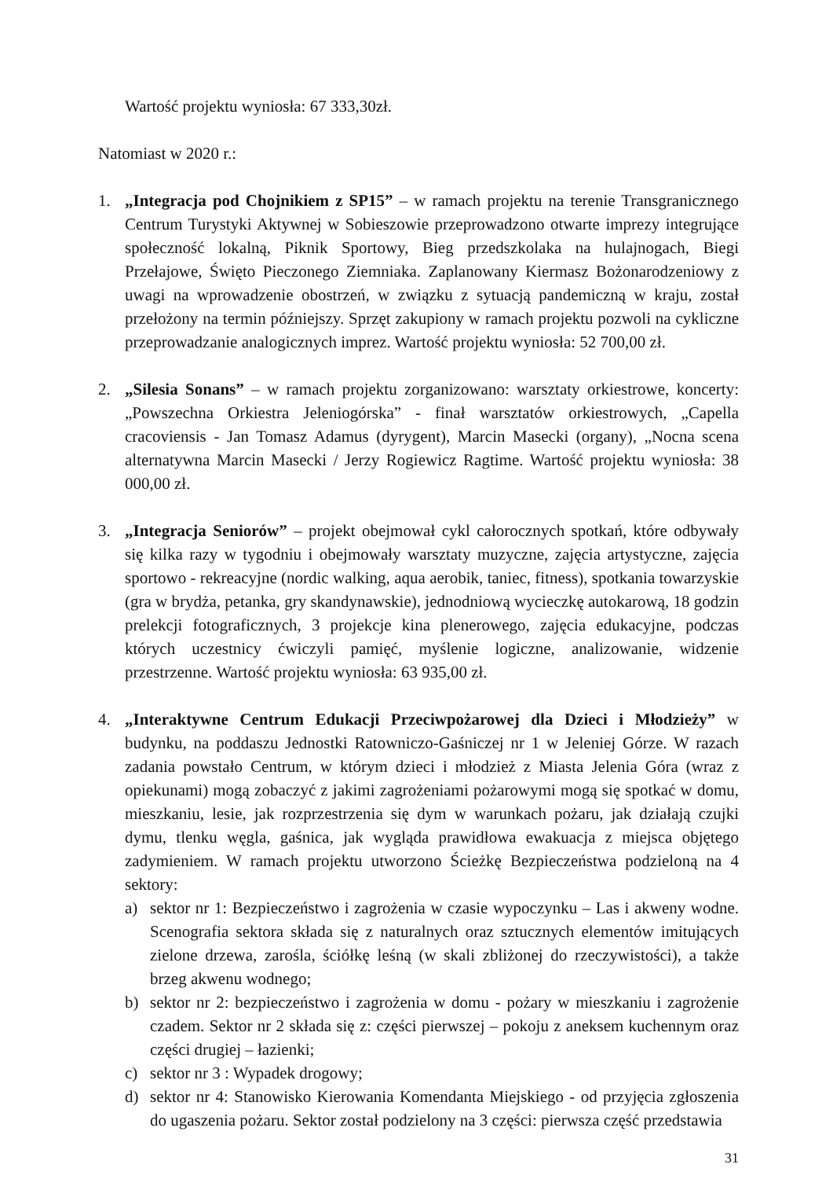Wartość projektu wyniosła: 67 333,30zł.
Natomiast w 2020 r.:
1. „Integracja pod Chojnikiem z SP15” – w ramach projektu na terenie Transgranicznego Centrum Turystyki Aktywnej w Sobieszowie przeprowadzono otwarte imprezy integrujące społeczność lokalną, Piknik Sportowy, Bieg przedszkolaka na hulajnogach, Biegi Przełajowe, Święto Pieczonego Ziemniaka. Zaplanowany Kiermasz Bożonarodzeniowy z uwagi na wprowadzenie obostrzeń, w związku z sytuacją pandemiczną w kraju, został przełożony na termin późniejszy. Sprzęt zakupiony w ramach projektu pozwoli na cykliczne przeprowadzanie analogicznych imprez. Wartość projektu wyniosła: 52 700,00 zł.
2. „Silesia Sonans” – w ramach projektu zorganizowano: warsztaty orkiestrowe, koncerty: „Powszechna Orkiestra Jeleniogórska” - finał warsztatów orkiestrowych, „Capella cracoviensis - Jan Tomasz Adamus (dyrygent), Marcin Masecki (organy), „Nocna scena alternatywna Marcin Masecki / Jerzy Rogiewicz Ragtime. Wartość projektu wyniosła: 38 000,00 zł.
3. „Integracja Seniorów” – projekt obejmował cykl całorocznych spotkań, które odbywały się kilka razy w tygodniu i obejmowały warsztaty muzyczne, zajęcia artystyczne, zajęcia sportowo - rekreacyjne (nordic walking, aqua aerobik, taniec, fitness), spotkania towarzyskie (gra w brydża, petanka, gry skandynawskie), jednodniową wycieczkę autokarową, 18 godzin prelekcji fotograficznych, 3 projekcje kina plenerowego, zajęcia edukacyjne, podczas których uczestnicy ćwiczyli pamięć, myślenie logiczne, analizowanie, widzenie przestrzenne. Wartość projektu wyniosła: 63 935,00 zł.
4. „Interaktywne Centrum Edukacji Przeciwpożarowej dla Dzieci i Młodzieży” w budynku, na poddaszu Jednostki Ratowniczo-Gaśniczej nr 1 w Jeleniej Górze. W razach zadania powstało Centrum, w którym dzieci i młodzież z Miasta Jelenia Góra (wraz z opiekunami) mogą zobaczyć z jakimi zagrożeniami pożarowymi mogą się spotkać w domu, mieszkaniu, lesie, jak rozprzestrzenia się dym w warunkach pożaru, jak działają czujki dymu, tlenku węgla, gaśnica, jak wygląda prawidłowa ewakuacja z miejsca objętego zadymieniem. W ramach projektu utworzono Ścieżkę Bezpieczeństwa podzieloną na 4 sektory:
a) sektor nr 1: Bezpieczeństwo i zagrożenia w czasie wypoczynku – Las i akweny wodne. Scenografia sektora składa się z naturalnych oraz sztucznych elementów imitujących zielone drzewa, zarośla, ściółkę leśną (w skali zbliżonej do rzeczywistości), a także brzeg akwenu wodnego;
b) sektor nr 2: bezpieczeństwo i zagrożenia w domu - pożary w mieszkaniu i zagrożenie czadem. Sektor nr 2 składa się z: części pierwszej – pokoju z aneksem kuchennym oraz części drugiej – łazienki;
c) sektor nr 3 : Wypadek drogowy;
d) sektor nr 4: Stanowisko Kierowania Komendanta Miejskiego - od przyjęcia zgłoszenia do ugaszenia pożaru. Sektor został podzielony na 3 części: pierwsza część przedstawia
31